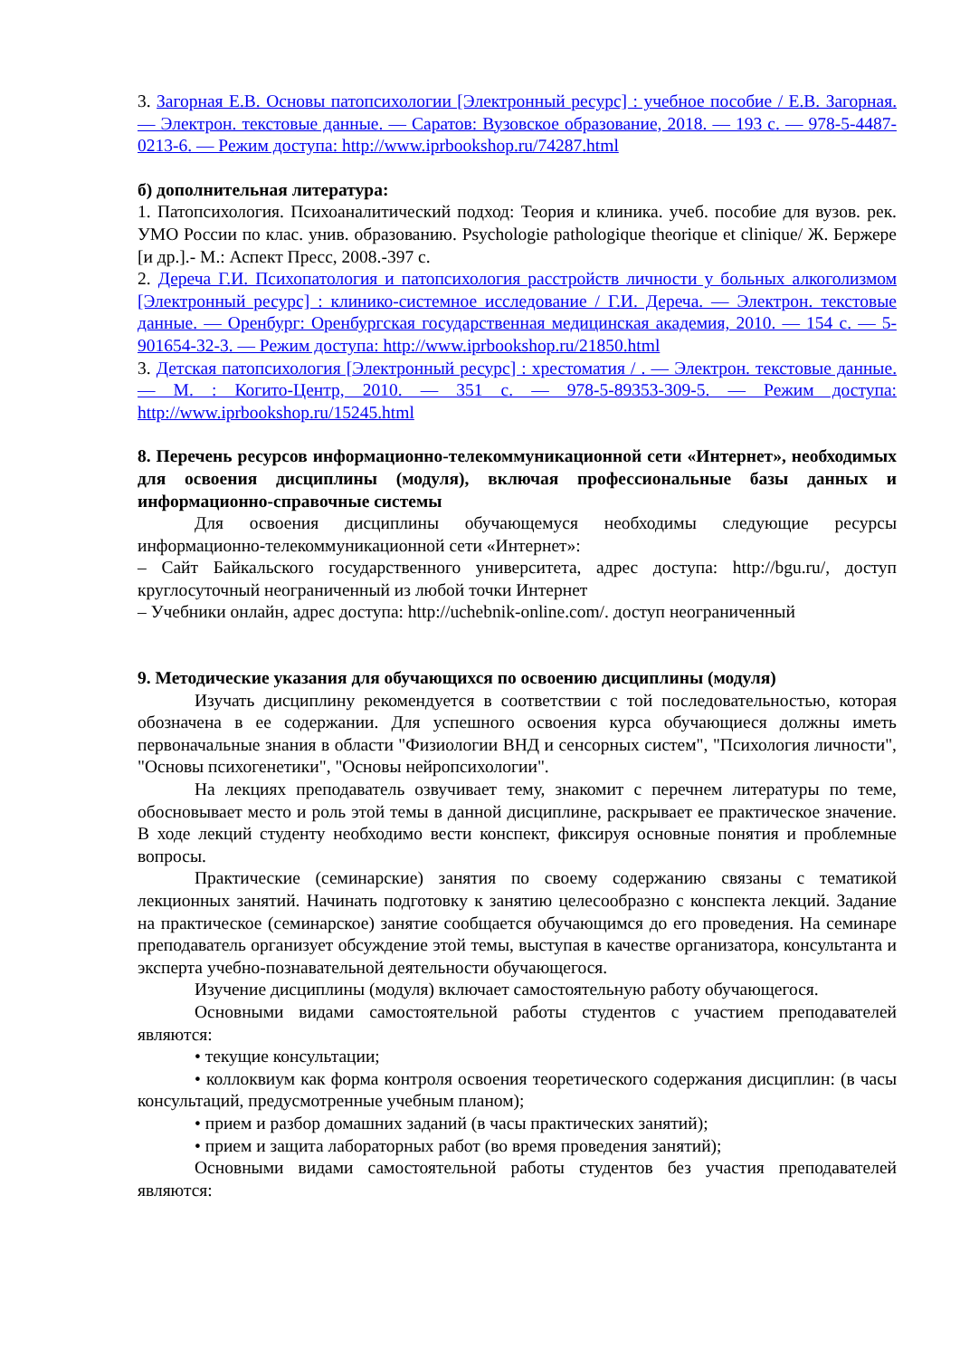3. Загорная Е.В. Основы патопсихологии [Электронный ресурс] : учебное пособие / Е.В. Загорная. — Электрон. текстовые данные. — Саратов: Вузовское образование, 2018. — 193 c. — 978-5-4487-0213-6. — Режим доступа: http://www.iprbookshop.ru/74287.html
б) дополнительная литература:
1. Патопсихология. Психоаналитический подход: Теория и клиника. учеб. пособие для вузов. рек. УМО России по клас. унив. образованию. Psychologie pathologique theorique et clinique/ Ж. Бержере [и др.].- М.: Аспект Пресс, 2008.-397 с.
2. Дереча Г.И. Психопатология и патопсихология расстройств личности у больных алкоголизмом [Электронный ресурс] : клинико-системное исследование / Г.И. Дереча. — Электрон. текстовые данные. — Оренбург: Оренбургская государственная медицинская академия, 2010. — 154 c. — 5-901654-32-3. — Режим доступа: http://www.iprbookshop.ru/21850.html
3. Детская патопсихология [Электронный ресурс] : хрестоматия / . — Электрон. текстовые данные. — М. : Когито-Центр, 2010. — 351 c. — 978-5-89353-309-5. — Режим доступа: http://www.iprbookshop.ru/15245.html
8. Перечень ресурсов информационно-телекоммуникационной сети «Интернет», необходимых для освоения дисциплины (модуля), включая профессиональные базы данных и информационно-справочные системы
Для освоения дисциплины обучающемуся необходимы следующие ресурсы информационно-телекоммуникационной сети «Интернет»:
– Сайт Байкальского государственного университета, адрес доступа: http://bgu.ru/, доступ круглосуточный неограниченный из любой точки Интернет
– Учебники онлайн, адрес доступа: http://uchebnik-online.com/. доступ неограниченный
9. Методические указания для обучающихся по освоению дисциплины (модуля)
Изучать дисциплину рекомендуется в соответствии с той последовательностью, которая обозначена в ее содержании. Для успешного освоения курса обучающиеся должны иметь первоначальные знания в области "Физиологии ВНД и сенсорных систем", "Психология личности", "Основы психогенетики", "Основы нейропсихологии".
На лекциях преподаватель озвучивает тему, знакомит с перечнем литературы по теме, обосновывает место и роль этой темы в данной дисциплине, раскрывает ее практическое значение. В ходе лекций студенту необходимо вести конспект, фиксируя основные понятия и проблемные вопросы.
Практические (семинарские) занятия по своему содержанию связаны с тематикой лекционных занятий. Начинать подготовку к занятию целесообразно с конспекта лекций. Задание на практическое (семинарское) занятие сообщается обучающимся до его проведения. На семинаре преподаватель организует обсуждение этой темы, выступая в качестве организатора, консультанта и эксперта учебно-познавательной деятельности обучающегося.
Изучение дисциплины (модуля) включает самостоятельную работу обучающегося.
Основными видами самостоятельной работы студентов с участием преподавателей являются:
• текущие консультации;
• коллоквиум как форма контроля освоения теоретического содержания дисциплин: (в часы консультаций, предусмотренные учебным планом);
• прием и разбор домашних заданий (в часы практических занятий);
• прием и защита лабораторных работ (во время проведения занятий);
Основными видами самостоятельной работы студентов без участия преподавателей являются: